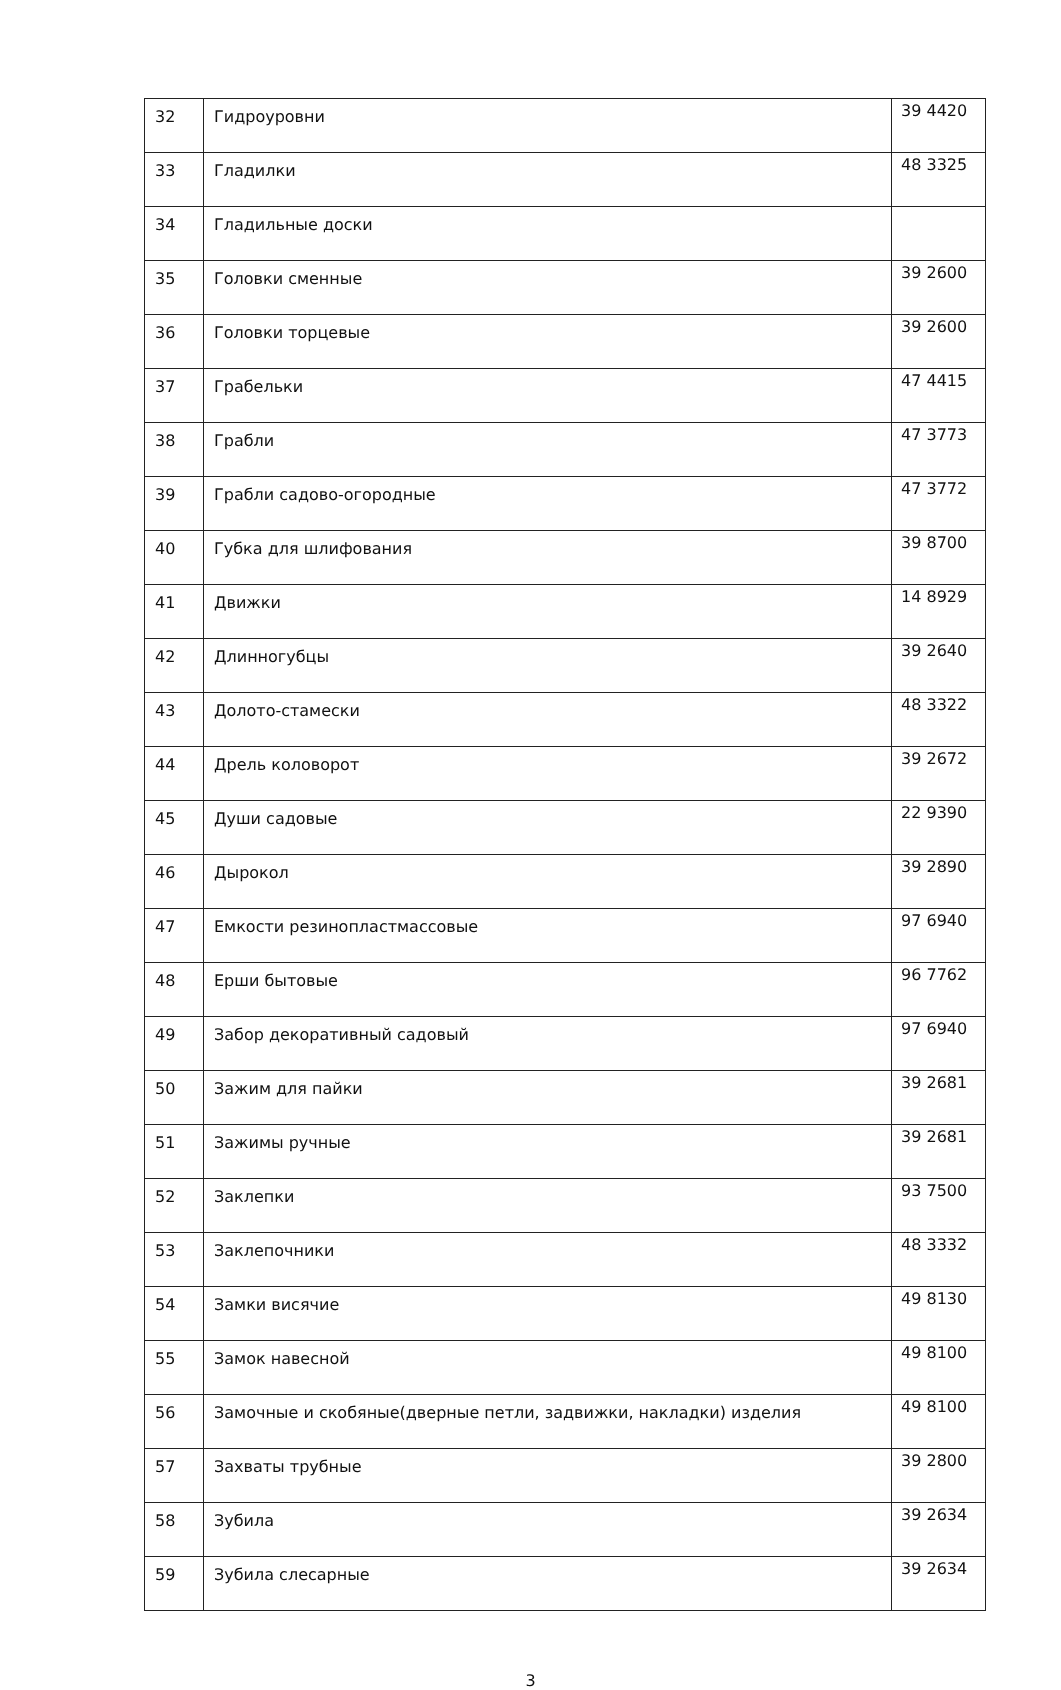| 32 | Гидроуровни | 39 4420 |
| 33 | Гладилки | 48 3325 |
| 34 | Гладильные доски | |
| 35 | Головки сменные | 39 2600 |
| 36 | Головки торцевые | 39 2600 |
| 37 | Грабельки | 47 4415 |
| 38 | Грабли | 47 3773 |
| 39 | Грабли садово-огородные | 47 3772 |
| 40 | Губка для шлифования | 39 8700 |
| 41 | Движки | 14 8929 |
| 42 | Длинногубцы | 39 2640 |
| 43 | Долото-стамески | 48 3322 |
| 44 | Дрель коловорот | 39 2672 |
| 45 | Души садовые | 22 9390 |
| 46 | Дырокол | 39 2890 |
| 47 | Емкости резинопластмассовые | 97 6940 |
| 48 | Ерши бытовые | 96 7762 |
| 49 | Забор декоративный садовый | 97 6940 |
| 50 | Зажим для пайки | 39 2681 |
| 51 | Зажимы ручные | 39 2681 |
| 52 | Заклепки | 93 7500 |
| 53 | Заклепочники | 48 3332 |
| 54 | Замки висячие | 49 8130 |
| 55 | Замок навесной | 49 8100 |
| 56 | Замочные и скобяные(дверные петли, задвижки, накладки) изделия | 49 8100 |
| 57 | Захваты трубные | 39 2800 |
| 58 | Зубила | 39 2634 |
| 59 | Зубила слесарные | 39 2634 |
3